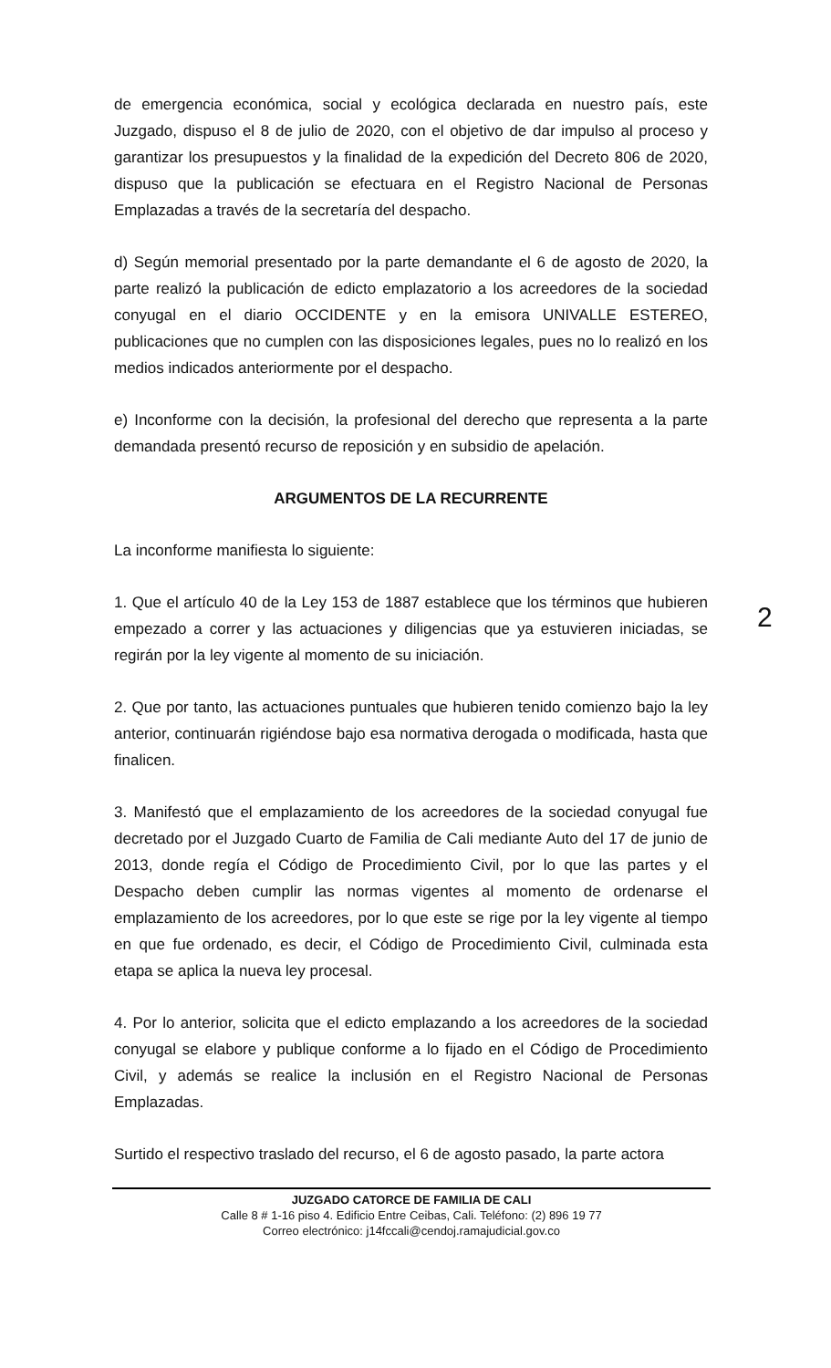de emergencia económica, social y ecológica declarada en nuestro país, este Juzgado, dispuso el 8 de julio de 2020, con el objetivo de dar impulso al proceso y garantizar los presupuestos y la finalidad de la expedición del Decreto 806 de 2020, dispuso que la publicación se efectuara en el Registro Nacional de Personas Emplazadas a través de la secretaría del despacho.
d) Según memorial presentado por la parte demandante el 6 de agosto de 2020, la parte realizó la publicación de edicto emplazatorio a los acreedores de la sociedad conyugal en el diario OCCIDENTE y en la emisora UNIVALLE ESTEREO, publicaciones que no cumplen con las disposiciones legales, pues no lo realizó en los medios indicados anteriormente por el despacho.
e) Inconforme con la decisión, la profesional del derecho que representa a la parte demandada presentó recurso de reposición y en subsidio de apelación.
ARGUMENTOS DE LA RECURRENTE
La inconforme manifiesta lo siguiente:
1. Que el artículo 40 de la Ley 153 de 1887 establece que los términos que hubieren empezado a correr y las actuaciones y diligencias que ya estuvieren iniciadas, se regirán por la ley vigente al momento de su iniciación.
2. Que por tanto, las actuaciones puntuales que hubieren tenido comienzo bajo la ley anterior, continuarán rigiéndose bajo esa normativa derogada o modificada, hasta que finalicen.
3. Manifestó que el emplazamiento de los acreedores de la sociedad conyugal fue decretado por el Juzgado Cuarto de Familia de Cali mediante Auto del 17 de junio de 2013, donde regía el Código de Procedimiento Civil, por lo que las partes y el Despacho deben cumplir las normas vigentes al momento de ordenarse el emplazamiento de los acreedores, por lo que este se rige por la ley vigente al tiempo en que fue ordenado, es decir, el Código de Procedimiento Civil, culminada esta etapa se aplica la nueva ley procesal.
4. Por lo anterior, solicita que el edicto emplazando a los acreedores de la sociedad conyugal se elabore y publique conforme a lo fijado en el Código de Procedimiento Civil, y además se realice la inclusión en el Registro Nacional de Personas Emplazadas.
Surtido el respectivo traslado del recurso, el 6 de agosto pasado, la parte actora
2
JUZGADO CATORCE DE FAMILIA DE CALI
Calle 8 # 1-16 piso 4. Edificio Entre Ceibas, Cali. Teléfono: (2) 896 19 77
Correo electrónico: j14fccali@cendoj.ramajudicial.gov.co